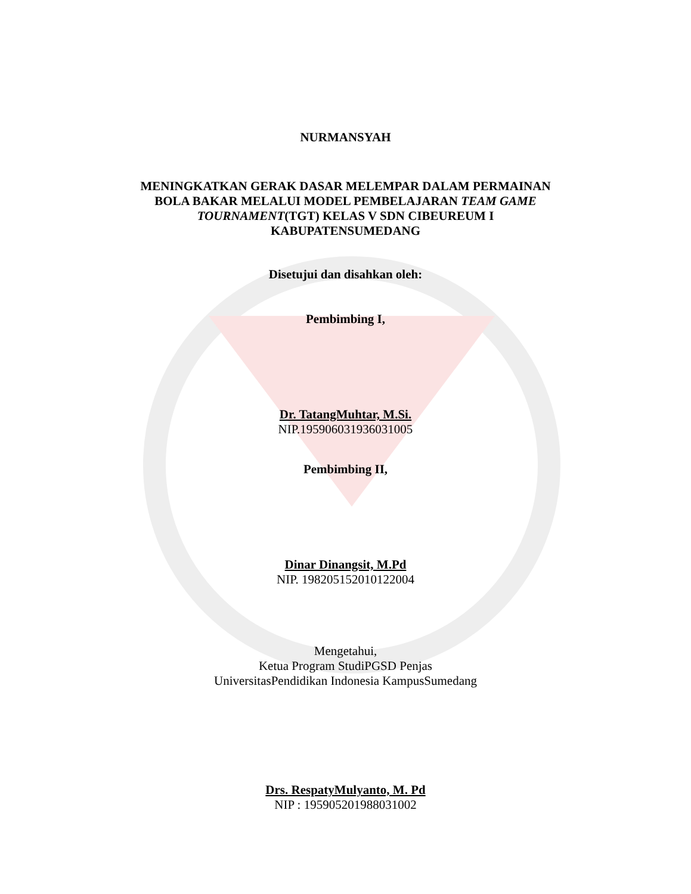NURMANSYAH
MENINGKATKAN GERAK DASAR MELEMPAR DALAM PERMAINAN
BOLA BAKAR MELALUI MODEL PEMBELAJARAN TEAM GAME
TOURNAMENT(TGT) KELAS V SDN CIBEUREUM I
KABUPATENSUMEDANG
Disetujui dan disahkan oleh:
Pembimbing I,
Dr. TatangMuhtar, M.Si.
NIP.195906031936031005
Pembimbing II,
Dinar Dinangsit, M.Pd
NIP. 198205152010122004
Mengetahui,
Ketua Program StudiPGSD Penjas
UniversitasPendidikan Indonesia KampusSumedang
Drs. RespatyMulyanto, M. Pd
NIP : 195905201988031002